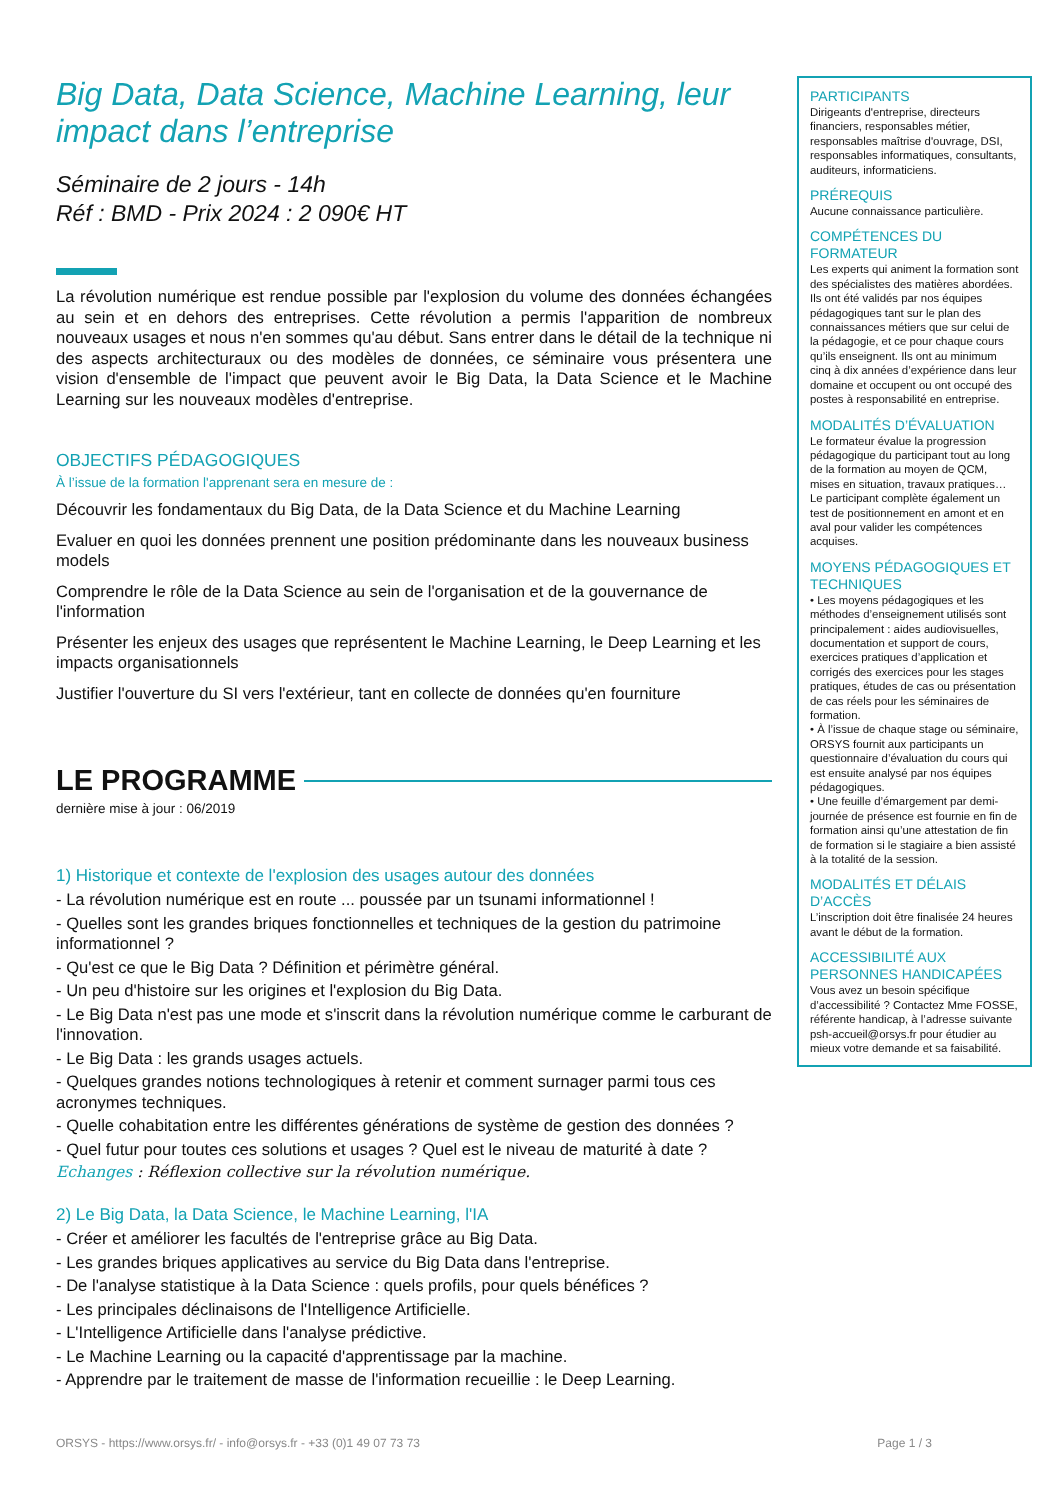Big Data, Data Science, Machine Learning, leur impact dans l’entreprise
Séminaire de 2 jours - 14h
Réf : BMD - Prix 2024 : 2 090€ HT
La révolution numérique est rendue possible par l'explosion du volume des données échangées au sein et en dehors des entreprises. Cette révolution a permis l'apparition de nombreux nouveaux usages et nous n'en sommes qu'au début. Sans entrer dans le détail de la technique ni des aspects architecturaux ou des modèles de données, ce séminaire vous présentera une vision d'ensemble de l'impact que peuvent avoir le Big Data, la Data Science et le Machine Learning sur les nouveaux modèles d'entreprise.
OBJECTIFS PÉDAGOGIQUES
À l’issue de la formation l'apprenant sera en mesure de :
Découvrir les fondamentaux du Big Data, de la Data Science et du Machine Learning
Evaluer en quoi les données prennent une position prédominante dans les nouveaux business models
Comprendre le rôle de la Data Science au sein de l'organisation et de la gouvernance de l'information
Présenter les enjeux des usages que représentent le Machine Learning, le Deep Learning et les impacts organisationnels
Justifier l'ouverture du SI vers l'extérieur, tant en collecte de données qu'en fourniture
LE PROGRAMME
dernière mise à jour : 06/2019
1) Historique et contexte de l'explosion des usages autour des données
- La révolution numérique est en route ... poussée par un tsunami informationnel !
- Quelles sont les grandes briques fonctionnelles et techniques de la gestion du patrimoine informationnel ?
- Qu'est ce que le Big Data ? Définition et périmètre général.
- Un peu d'histoire sur les origines et l'explosion du Big Data.
- Le Big Data n'est pas une mode et s'inscrit dans la révolution numérique comme le carburant de l'innovation.
- Le Big Data : les grands usages actuels.
- Quelques grandes notions technologiques à retenir et comment surnager parmi tous ces acronymes techniques.
- Quelle cohabitation entre les différentes générations de système de gestion des données ?
- Quel futur pour toutes ces solutions et usages ? Quel est le niveau de maturité à date ?
Echanges : Réflexion collective sur la révolution numérique.
2) Le Big Data, la Data Science, le Machine Learning, l'IA
- Créer et améliorer les facultés de l'entreprise grâce au Big Data.
- Les grandes briques applicatives au service du Big Data dans l'entreprise.
- De l'analyse statistique à la Data Science : quels profils, pour quels bénéfices ?
- Les principales déclinaisons de l'Intelligence Artificielle.
- L'Intelligence Artificielle dans l'analyse prédictive.
- Le Machine Learning ou la capacité d'apprentissage par la machine.
- Apprendre par le traitement de masse de l'information recueillie : le Deep Learning.
PARTICIPANTS
Dirigeants d'entreprise, directeurs financiers, responsables métier, responsables maîtrise d'ouvrage, DSI, responsables informatiques, consultants, auditeurs, informaticiens.
PRÉREQUIS
Aucune connaissance particulière.
COMPÉTENCES DU FORMATEUR
Les experts qui animent la formation sont des spécialistes des matières abordées. Ils ont été validés par nos équipes pédagogiques tant sur le plan des connaissances métiers que sur celui de la pédagogie, et ce pour chaque cours qu’ils enseignent. Ils ont au minimum cinq à dix années d’expérience dans leur domaine et occupent ou ont occupé des postes à responsabilité en entreprise.
MODALITÉS D’ÉVALUATION
Le formateur évalue la progression pédagogique du participant tout au long de la formation au moyen de QCM, mises en situation, travaux pratiques…
Le participant complète également un test de positionnement en amont et en aval pour valider les compétences acquises.
MOYENS PÉDAGOGIQUES ET TECHNIQUES
• Les moyens pédagogiques et les méthodes d’enseignement utilisés sont principalement : aides audiovisuelles, documentation et support de cours, exercices pratiques d’application et corrigés des exercices pour les stages pratiques, études de cas ou présentation de cas réels pour les séminaires de formation.
• À l’issue de chaque stage ou séminaire, ORSYS fournit aux participants un questionnaire d’évaluation du cours qui est ensuite analysé par nos équipes pédagogiques.
• Une feuille d’émargement par demi-journée de présence est fournie en fin de formation ainsi qu’une attestation de fin de formation si le stagiaire a bien assisté à la totalité de la session.
MODALITÉS ET DÉLAIS D’ACCÈS
L’inscription doit être finalisée 24 heures avant le début de la formation.
ACCESSIBILITÉ AUX PERSONNES HANDICAPÉES
Vous avez un besoin spécifique d’accessibilité ? Contactez Mme FOSSE, référente handicap, à l’adresse suivante psh-accueil@orsys.fr pour étudier au mieux votre demande et sa faisabilité.
ORSYS - https://www.orsys.fr/ - info@orsys.fr - +33 (0)1 49 07 73 73 Page 1 / 3